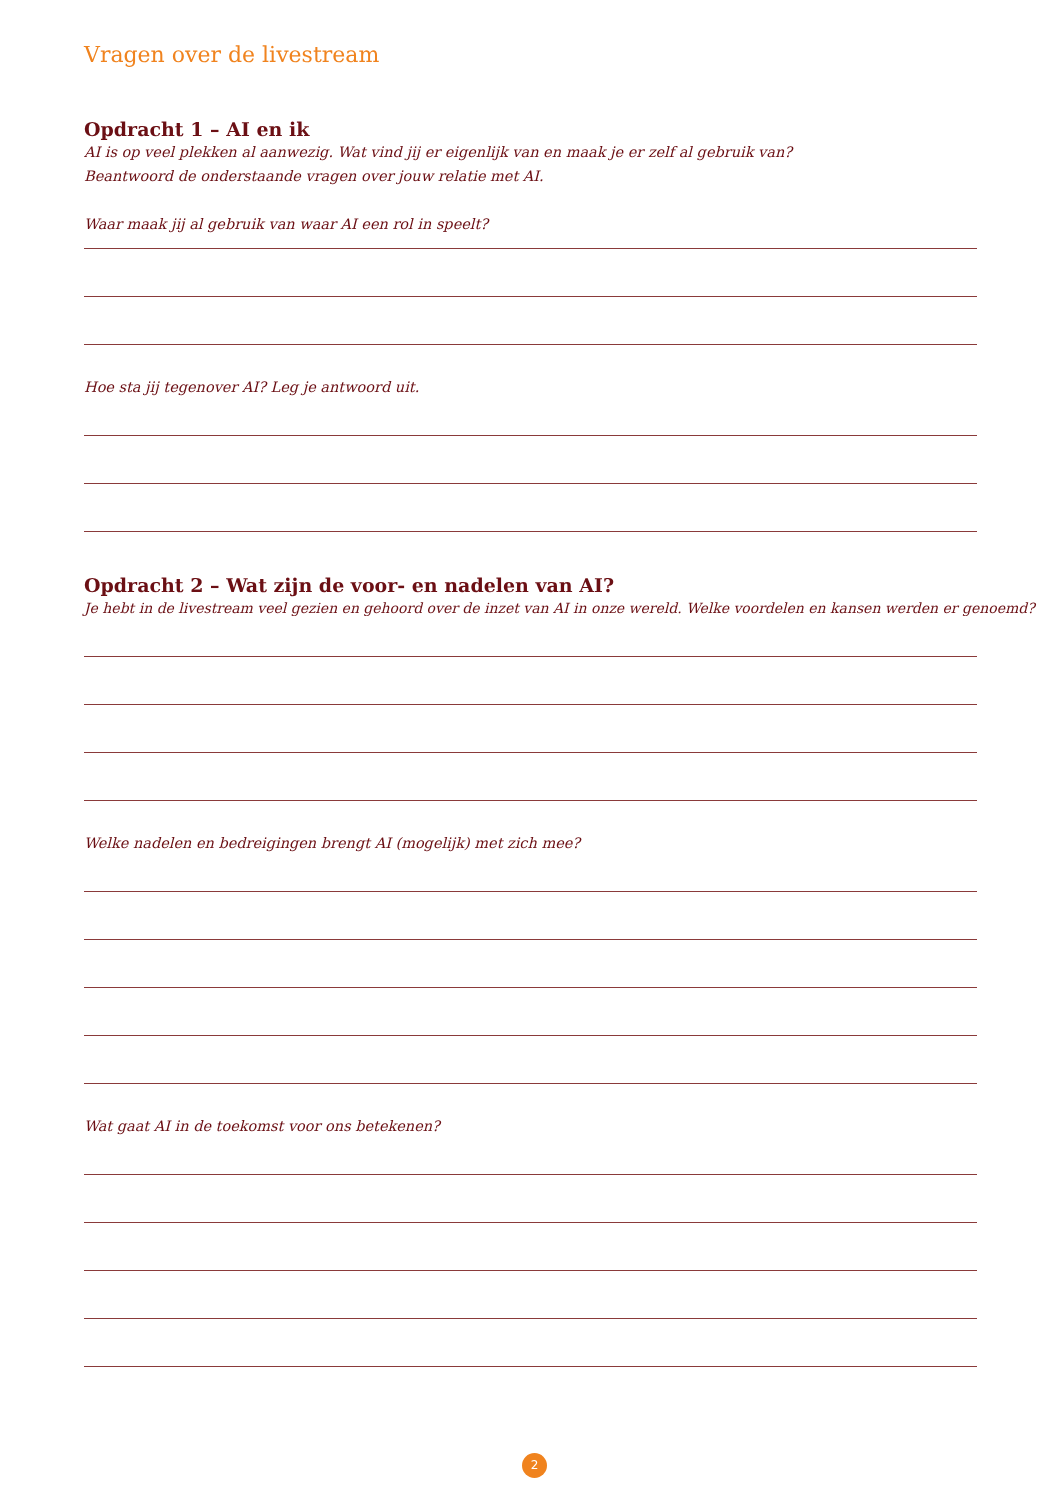Vragen over de livestream
Opdracht 1 – AI en ik
AI is op veel plekken al aanwezig. Wat vind jij er eigenlijk van en maak je er zelf al gebruik van?
Beantwoord de onderstaande vragen over jouw relatie met AI.
Waar maak jij al gebruik van waar AI een rol in speelt?
Hoe sta jij tegenover AI? Leg je antwoord uit.
Opdracht 2 – Wat zijn de voor- en nadelen van AI?
Je hebt in de livestream veel gezien en gehoord over de inzet van AI in onze wereld. Welke voordelen en kansen werden er genoemd?
Welke nadelen en bedreigingen brengt AI (mogelijk) met zich mee?
Wat gaat AI in de toekomst voor ons betekenen?
2